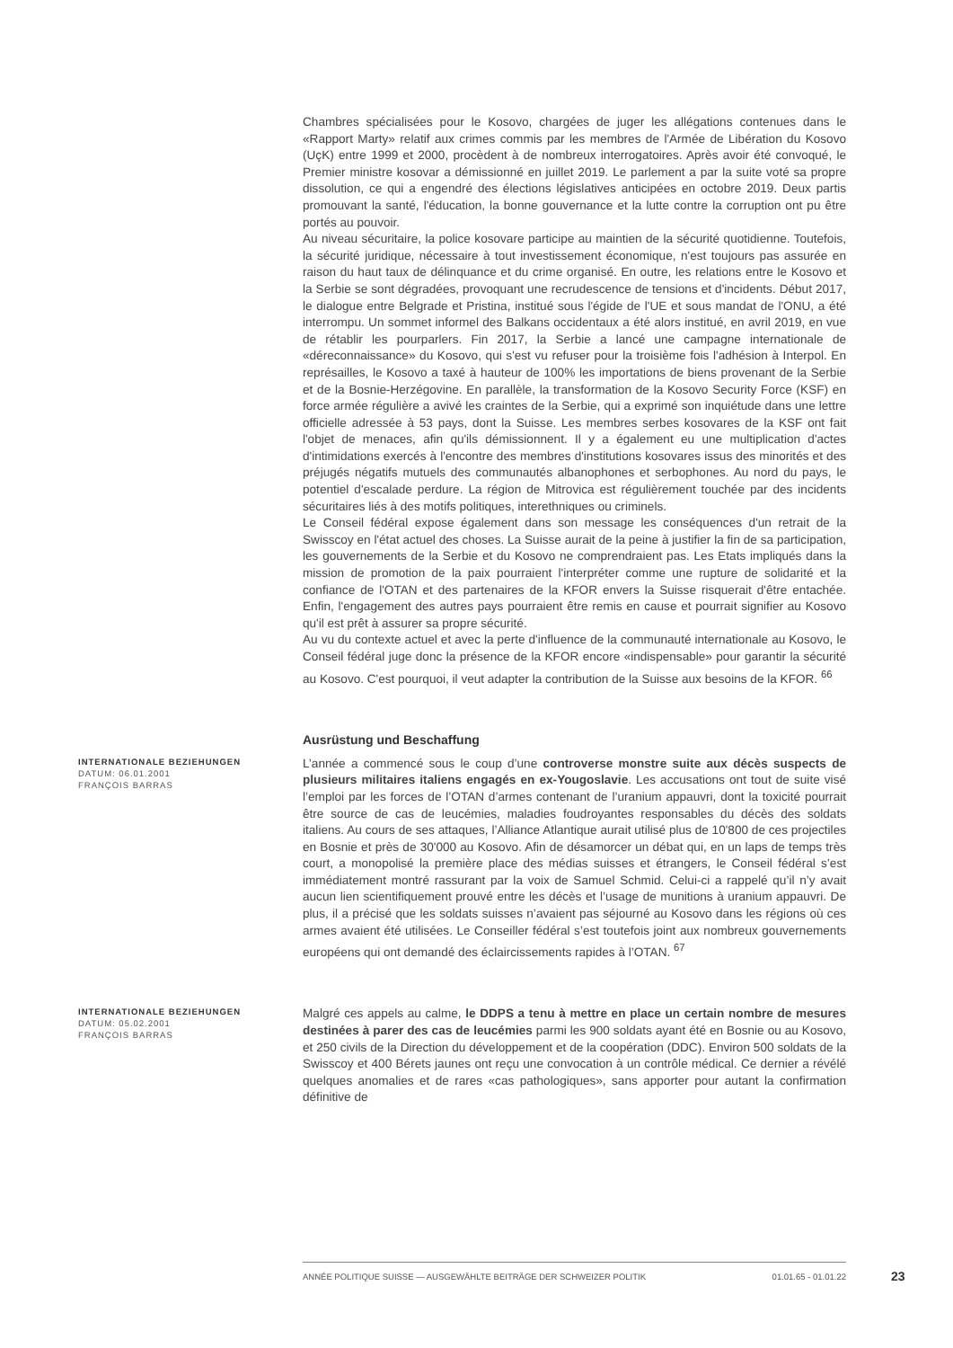Chambres spécialisées pour le Kosovo, chargées de juger les allégations contenues dans le «Rapport Marty» relatif aux crimes commis par les membres de l'Armée de Libération du Kosovo (UçK) entre 1999 et 2000, procèdent à de nombreux interrogatoires. Après avoir été convoqué, le Premier ministre kosovar a démissionné en juillet 2019. Le parlement a par la suite voté sa propre dissolution, ce qui a engendré des élections législatives anticipées en octobre 2019. Deux partis promouvant la santé, l'éducation, la bonne gouvernance et la lutte contre la corruption ont pu être portés au pouvoir.
Au niveau sécuritaire, la police kosovare participe au maintien de la sécurité quotidienne. Toutefois, la sécurité juridique, nécessaire à tout investissement économique, n'est toujours pas assurée en raison du haut taux de délinquance et du crime organisé. En outre, les relations entre le Kosovo et la Serbie se sont dégradées, provoquant une recrudescence de tensions et d'incidents. Début 2017, le dialogue entre Belgrade et Pristina, institué sous l'égide de l'UE et sous mandat de l'ONU, a été interrompu. Un sommet informel des Balkans occidentaux a été alors institué, en avril 2019, en vue de rétablir les pourparlers. Fin 2017, la Serbie a lancé une campagne internationale de «déreconnaissance» du Kosovo, qui s'est vu refuser pour la troisième fois l'adhésion à Interpol. En représailles, le Kosovo a taxé à hauteur de 100% les importations de biens provenant de la Serbie et de la Bosnie-Herzégovine. En parallèle, la transformation de la Kosovo Security Force (KSF) en force armée régulière a avivé les craintes de la Serbie, qui a exprimé son inquiétude dans une lettre officielle adressée à 53 pays, dont la Suisse. Les membres serbes kosovares de la KSF ont fait l'objet de menaces, afin qu'ils démissionnent. Il y a également eu une multiplication d'actes d'intimidations exercés à l'encontre des membres d'institutions kosovares issus des minorités et des préjugés négatifs mutuels des communautés albanophones et serbophones. Au nord du pays, le potentiel d'escalade perdure. La région de Mitrovica est régulièrement touchée par des incidents sécuritaires liés à des motifs politiques, interethniques ou criminels.
Le Conseil fédéral expose également dans son message les conséquences d'un retrait de la Swisscoy en l'état actuel des choses. La Suisse aurait de la peine à justifier la fin de sa participation, les gouvernements de la Serbie et du Kosovo ne comprendraient pas. Les Etats impliqués dans la mission de promotion de la paix pourraient l'interpréter comme une rupture de solidarité et la confiance de l'OTAN et des partenaires de la KFOR envers la Suisse risquerait d'être entachée. Enfin, l'engagement des autres pays pourraient être remis en cause et pourrait signifier au Kosovo qu'il est prêt à assurer sa propre sécurité.
Au vu du contexte actuel et avec la perte d'influence de la communauté internationale au Kosovo, le Conseil fédéral juge donc la présence de la KFOR encore «indispensable» pour garantir la sécurité au Kosovo. C'est pourquoi, il veut adapter la contribution de la Suisse aux besoins de la KFOR. <sup>66</sup>
Ausrüstung und Beschaffung
INTERNATIONALE BEZIEHUNGEN
DATUM: 06.01.2001
FRANÇOIS BARRAS
L’année a commencé sous le coup d’une controverse monstre suite aux décès suspects de plusieurs militaires italiens engagés en ex-Yougoslavie. Les accusations ont tout de suite visé l’emploi par les forces de l’OTAN d’armes contenant de l’uranium appauvri, dont la toxicité pourrait être source de cas de leucémies, maladies foudroyantes responsables du décès des soldats italiens. Au cours de ses attaques, l’Alliance Atlantique aurait utilisé plus de 10'800 de ces projectiles en Bosnie et près de 30'000 au Kosovo. Afin de désamorcer un débat qui, en un laps de temps très court, a monopolisé la première place des médias suisses et étrangers, le Conseil fédéral s’est immédiatement montré rassurant par la voix de Samuel Schmid. Celui-ci a rappelé qu’il n’y avait aucun lien scientifiquement prouvé entre les décès et l’usage de munitions à uranium appauvri. De plus, il a précisé que les soldats suisses n’avaient pas séjourné au Kosovo dans les régions où ces armes avaient été utilisées. Le Conseiller fédéral s’est toutefois joint aux nombreux gouvernements européens qui ont demandé des éclaircissements rapides à l’OTAN. <sup>67</sup>
INTERNATIONALE BEZIEHUNGEN
DATUM: 05.02.2001
FRANÇOIS BARRAS
Malgré ces appels au calme, le DDPS a tenu à mettre en place un certain nombre de mesures destinées à parer des cas de leucémies parmi les 900 soldats ayant été en Bosnie ou au Kosovo, et 250 civils de la Direction du développement et de la coopération (DDC). Environ 500 soldats de la Swisscoy et 400 Bérets jaunes ont reçu une convocation à un contrôle médical. Ce dernier a révélé quelques anomalies et de rares «cas pathologiques», sans apporter pour autant la confirmation définitive de
ANNÉE POLITIQUE SUISSE — AUSGEWÄHLTE BEITRÄGE DER SCHWEIZER POLITIK 01.01.65 - 01.01.22
23